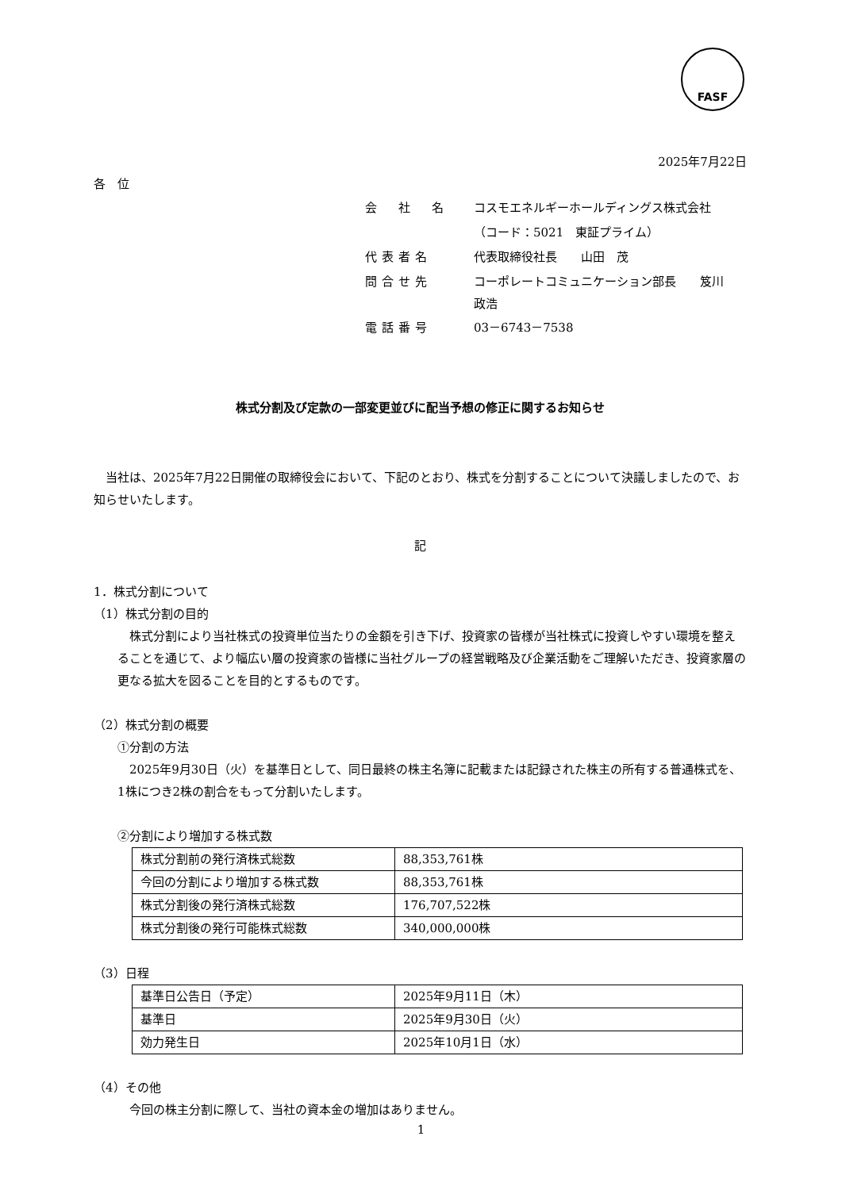FASF
2025年7月22日
各　位
| 会 社 名 | コスモエネルギーホールディングス株式会社 |
| | （コード：5021 東証プライム） |
| 代表者名 | 代表取締役社長 山田 茂 |
| 問合せ先 | コーポレートコミュニケーション部長 笈川 政浩 |
| 電話番号 | 03－6743－7538 |
株式分割及び定款の一部変更並びに配当予想の修正に関するお知らせ
　当社は、2025年7月22日開催の取締役会において、下記のとおり、株式を分割することについて決議しましたので、お知らせいたします。
記
1．株式分割について
（1）株式分割の目的
　株式分割により当社株式の投資単位当たりの金額を引き下げ、投資家の皆様が当社株式に投資しやすい環境を整えることを通じて、より幅広い層の投資家の皆様に当社グループの経営戦略及び企業活動をご理解いただき、投資家層の更なる拡大を図ることを目的とするものです。
（2）株式分割の概要
①分割の方法
　2025年9月30日（火）を基準日として、同日最終の株主名簿に記載または記録された株主の所有する普通株式を、1株につき2株の割合をもって分割いたします。
②分割により増加する株式数
| 株式分割前の発行済株式総数 | 88,353,761株 |
| 今回の分割により増加する株式数 | 88,353,761株 |
| 株式分割後の発行済株式総数 | 176,707,522株 |
| 株式分割後の発行可能株式総数 | 340,000,000株 |
（3）日程
| 基準日公告日（予定） | 2025年9月11日（木） |
| 基準日 | 2025年9月30日（火） |
| 効力発生日 | 2025年10月1日（水） |
（4）その他
　今回の株主分割に際して、当社の資本金の増加はありません。
1